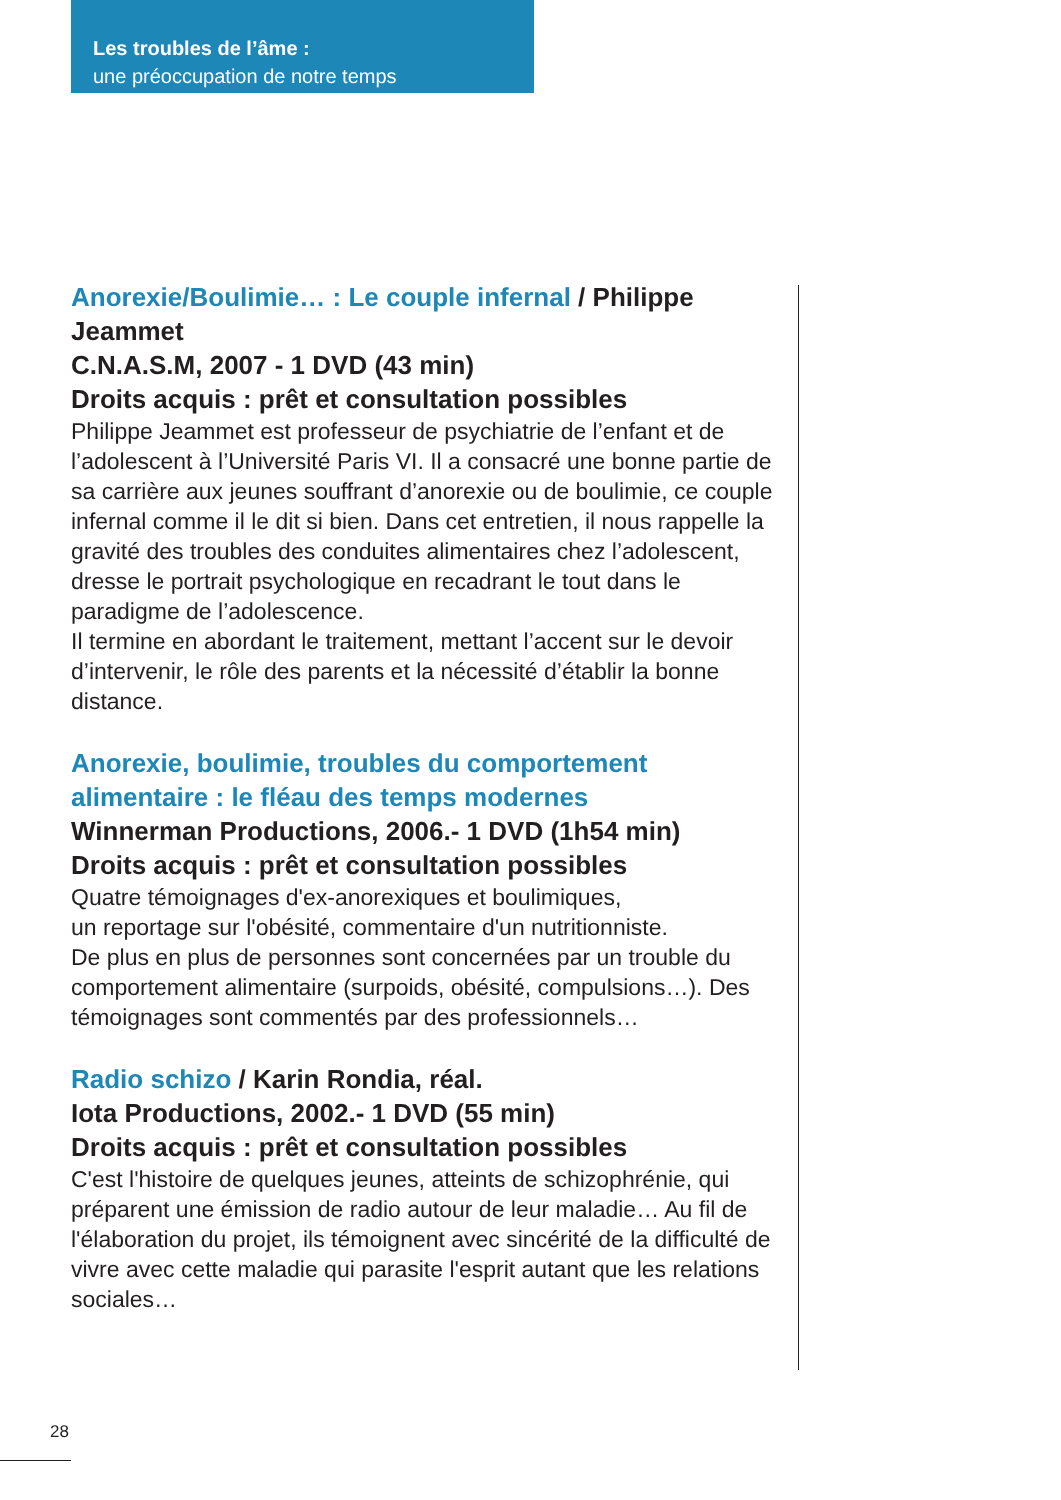Les troubles de l’âme :
une préoccupation de notre temps
Anorexie/Boulimie… : Le couple infernal / Philippe Jeammet
C.N.A.S.M, 2007 - 1 DVD (43 min)
Droits acquis : prêt et consultation possibles
Philippe Jeammet est professeur de psychiatrie de l’enfant et de l’adolescent à l’Université Paris VI. Il a consacré une bonne partie de sa carrière aux jeunes souffrant d’anorexie ou de boulimie, ce couple infernal comme il le dit si bien. Dans cet entretien, il nous rappelle la gravité des troubles des conduites alimentaires chez l’adolescent, dresse le portrait psychologique en recadrant le tout dans le paradigme de l’adolescence.
Il termine en abordant le traitement, mettant l’accent sur le devoir d’intervenir, le rôle des parents et la nécessité d’établir la bonne distance.
Anorexie, boulimie, troubles du comportement
alimentaire : le fléau des temps modernes
Winnerman Productions, 2006.- 1 DVD (1h54 min)
Droits acquis : prêt et consultation possibles
Quatre témoignages d'ex-anorexiques et boulimiques,
un reportage sur l'obésité, commentaire d'un nutritionniste.
De plus en plus de personnes sont concernées par un trouble du comportement alimentaire (surpoids, obésité, compulsions…). Des témoignages sont commentés par des professionnels…
Radio schizo / Karin Rondia, réal.
Iota Productions, 2002.- 1 DVD (55 min)
Droits acquis : prêt et consultation possibles
C'est l'histoire de quelques jeunes, atteints de schizophrénie, qui préparent une émission de radio autour de leur maladie… Au fil de l'élaboration du projet, ils témoignent avec sincérité de la difficulté de vivre avec cette maladie qui parasite l'esprit autant que les relations sociales…
28